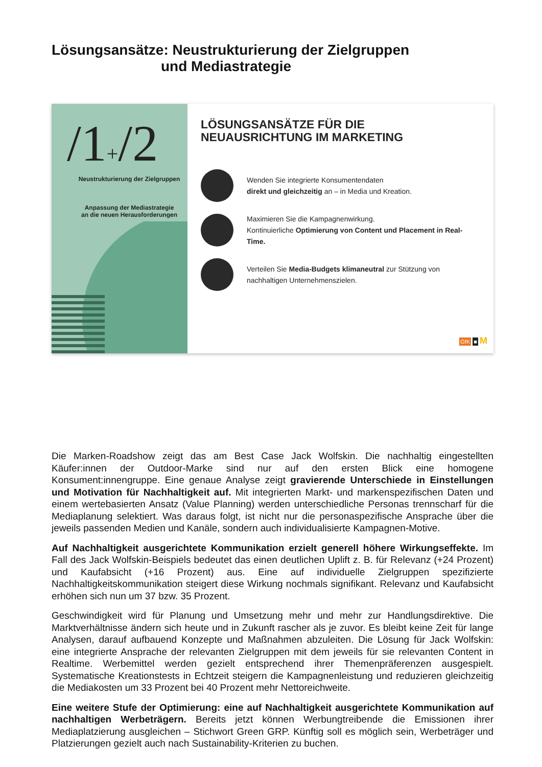Lösungsansätze: Neustrukturierung der Zielgruppen
und Mediastrategie
/1+/2
Neustrukturierung der Zielgruppen
Anpassung der Mediastrategie
an die neuen Herausforderungen
LÖSUNGSANSÄTZE FÜR DIE
NEUAUSRICHTUNG IM MARKETING
Wenden Sie integrierte Konsumentendaten
direkt und gleichzeitig an – in Media und Kreation.
Maximieren Sie die Kampagnenwirkung.
Kontinuierliche Optimierung von Content und Placement in Real-Time.
Verteilen Sie Media-Budgets klimaneutral zur Stützung von nachhaltigen Unternehmenszielen.
GfK ■ M
Die Marken-Roadshow zeigt das am Best Case Jack Wolfskin. Die nachhaltig eingestellten Käufer:innen der Outdoor-Marke sind nur auf den ersten Blick eine homogene Konsument:innengruppe. Eine genaue Analyse zeigt gravierende Unterschiede in Einstellungen und Motivation für Nachhaltigkeit auf. Mit integrierten Markt- und markenspezifischen Daten und einem wertebasierten Ansatz (Value Planning) werden unterschiedliche Personas trennscharf für die Mediaplanung selektiert. Was daraus folgt, ist nicht nur die personaspezifische Ansprache über die jeweils passenden Medien und Kanäle, sondern auch individualisierte Kampagnen-Motive.
Auf Nachhaltigkeit ausgerichtete Kommunikation erzielt generell höhere Wirkungseffekte. Im Fall des Jack Wolfskin-Beispiels bedeutet das einen deutlichen Uplift z. B. für Relevanz (+24 Prozent) und Kaufabsicht (+16 Prozent) aus. Eine auf individuelle Zielgruppen spezifizierte Nachhaltigkeitskommunikation steigert diese Wirkung nochmals signifikant. Relevanz und Kaufabsicht erhöhen sich nun um 37 bzw. 35 Prozent.
Geschwindigkeit wird für Planung und Umsetzung mehr und mehr zur Handlungsdirektive. Die Marktverhältnisse ändern sich heute und in Zukunft rascher als je zuvor. Es bleibt keine Zeit für lange Analysen, darauf aufbauend Konzepte und Maßnahmen abzuleiten. Die Lösung für Jack Wolfskin: eine integrierte Ansprache der relevanten Zielgruppen mit dem jeweils für sie relevanten Content in Realtime. Werbemittel werden gezielt entsprechend ihrer Themenpräferenzen ausgespielt. Systematische Kreationstests in Echtzeit steigern die Kampagnenleistung und reduzieren gleichzeitig die Mediakosten um 33 Prozent bei 40 Prozent mehr Nettoreichweite.
Eine weitere Stufe der Optimierung: eine auf Nachhaltigkeit ausgerichtete Kommunikation auf nachhaltigen Werbeträgern. Bereits jetzt können Werbungtreibende die Emissionen ihrer Mediaplatzierung ausgleichen – Stichwort Green GRP. Künftig soll es möglich sein, Werbeträger und Platzierungen gezielt auch nach Sustainability-Kriterien zu buchen.